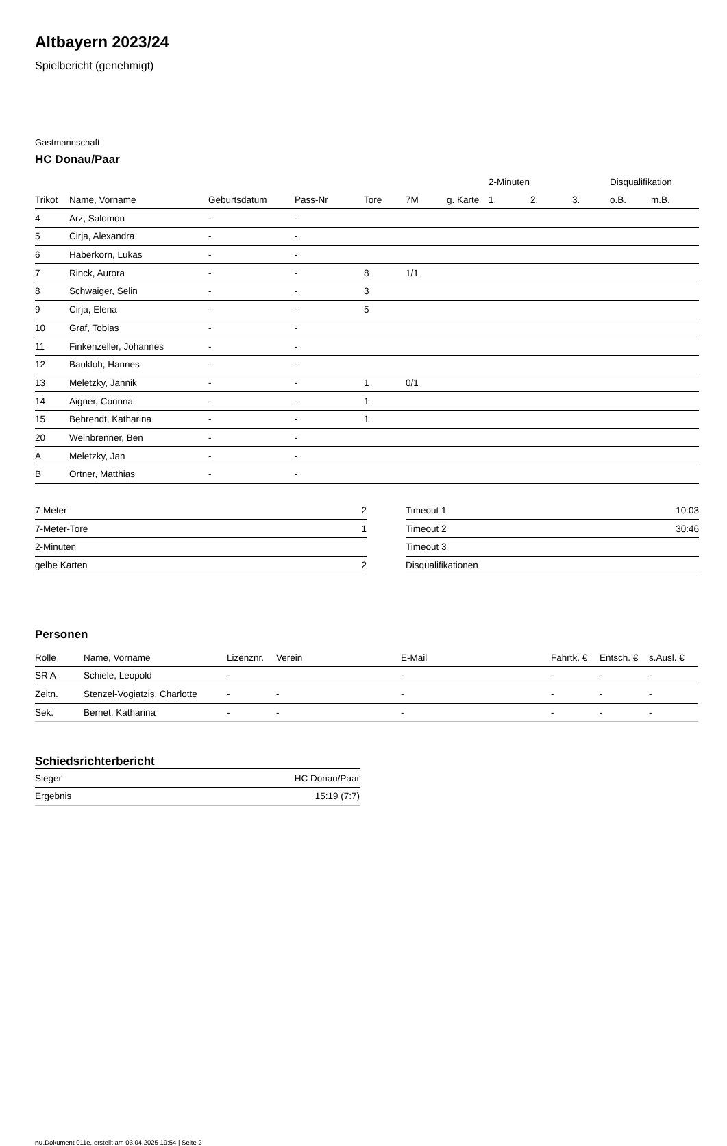Altbayern 2023/24
Spielbericht (genehmigt)
Gastmannschaft
HC Donau/Paar
| | | | | | | | 2-Minuten | | | Disqualifikation | |
| --- | --- | --- | --- | --- | --- | --- | --- | --- | --- | --- | --- |
| Trikot | Name, Vorname | Geburtsdatum | Pass-Nr | Tore | 7M | g. Karte | 1. | 2. | 3. | o.B. | m.B. |
| 4 | Arz, Salomon | - | - | | | | | | | | |
| 5 | Cirja, Alexandra | - | - | | | | | | | | |
| 6 | Haberkorn, Lukas | - | - | | | | | | | | |
| 7 | Rinck, Aurora | - | - | 8 | 1/1 | | | | | | |
| 8 | Schwaiger, Selin | - | - | 3 | | | | | | | |
| 9 | Cirja, Elena | - | - | 5 | | | | | | | |
| 10 | Graf, Tobias | - | - | | | | | | | | |
| 11 | Finkenzeller, Johannes | - | - | | | | | | | | |
| 12 | Baukloh, Hannes | - | - | | | | | | | | |
| 13 | Meletzky, Jannik | - | - | 1 | 0/1 | | | | | | |
| 14 | Aigner, Corinna | - | - | 1 | | | | | | | |
| 15 | Behrendt, Katharina | - | - | 1 | | | | | | | |
| 20 | Weinbrenner, Ben | - | - | | | | | | | | |
| A | Meletzky, Jan | - | - | | | | | | | | |
| B | Ortner, Matthias | - | - | | | | | | | | |
| 7-Meter | 2 |
| 7-Meter-Tore | 1 |
| 2-Minuten | |
| gelbe Karten | 2 |
| Timeout 1 | 10:03 |
| Timeout 2 | 30:46 |
| Timeout 3 | |
| Disqualifikationen | |
Personen
| Rolle | Name, Vorname | Lizenznr. | Verein | E-Mail | Fahrtk. € | Entsch. € | s.Ausl. € |
| --- | --- | --- | --- | --- | --- | --- | --- |
| SR A | Schiele, Leopold | - | | - | - | - | - |
| Zeitn. | Stenzel-Vogiatzis, Charlotte | - | - | - | - | - | - |
| Sek. | Bernet, Katharina | - | - | - | - | - | - |
Schiedsrichterbericht
| Sieger | HC Donau/Paar |
| Ergebnis | 15:19 (7:7) |
nu.Dokument 011e, erstellt am 03.04.2025 19:54 | Seite 2